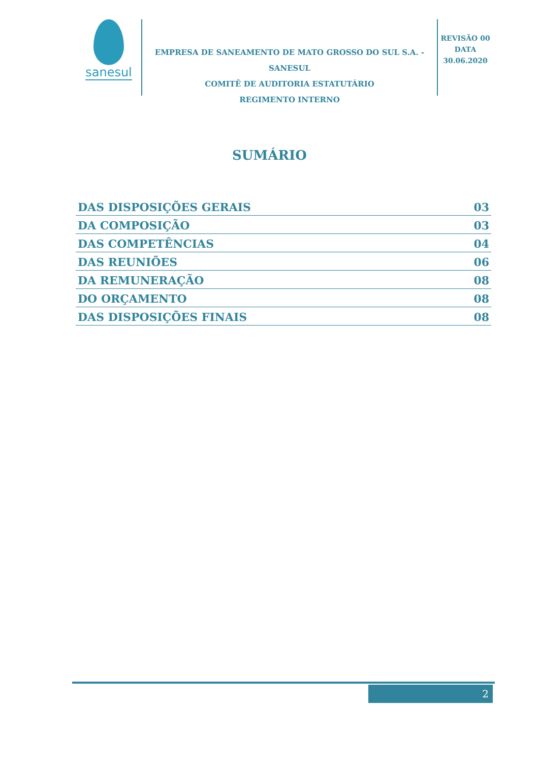sanesul
EMPRESA DE SANEAMENTO DE MATO GROSSO DO SUL S.A. - SANESUL
COMITÊ DE AUDITORIA ESTATUTÁRIO
REGIMENTO INTERNO
REVISÃO 00
DATA
30.06.2020
SUMÁRIO
| DAS DISPOSIÇÕES GERAIS | 03 |
| DA COMPOSIÇÃO | 03 |
| DAS COMPETÊNCIAS | 04 |
| DAS REUNIÕES | 06 |
| DA REMUNERAÇÃO | 08 |
| DO ORÇAMENTO | 08 |
| DAS DISPOSIÇÕES FINAIS | 08 |
2